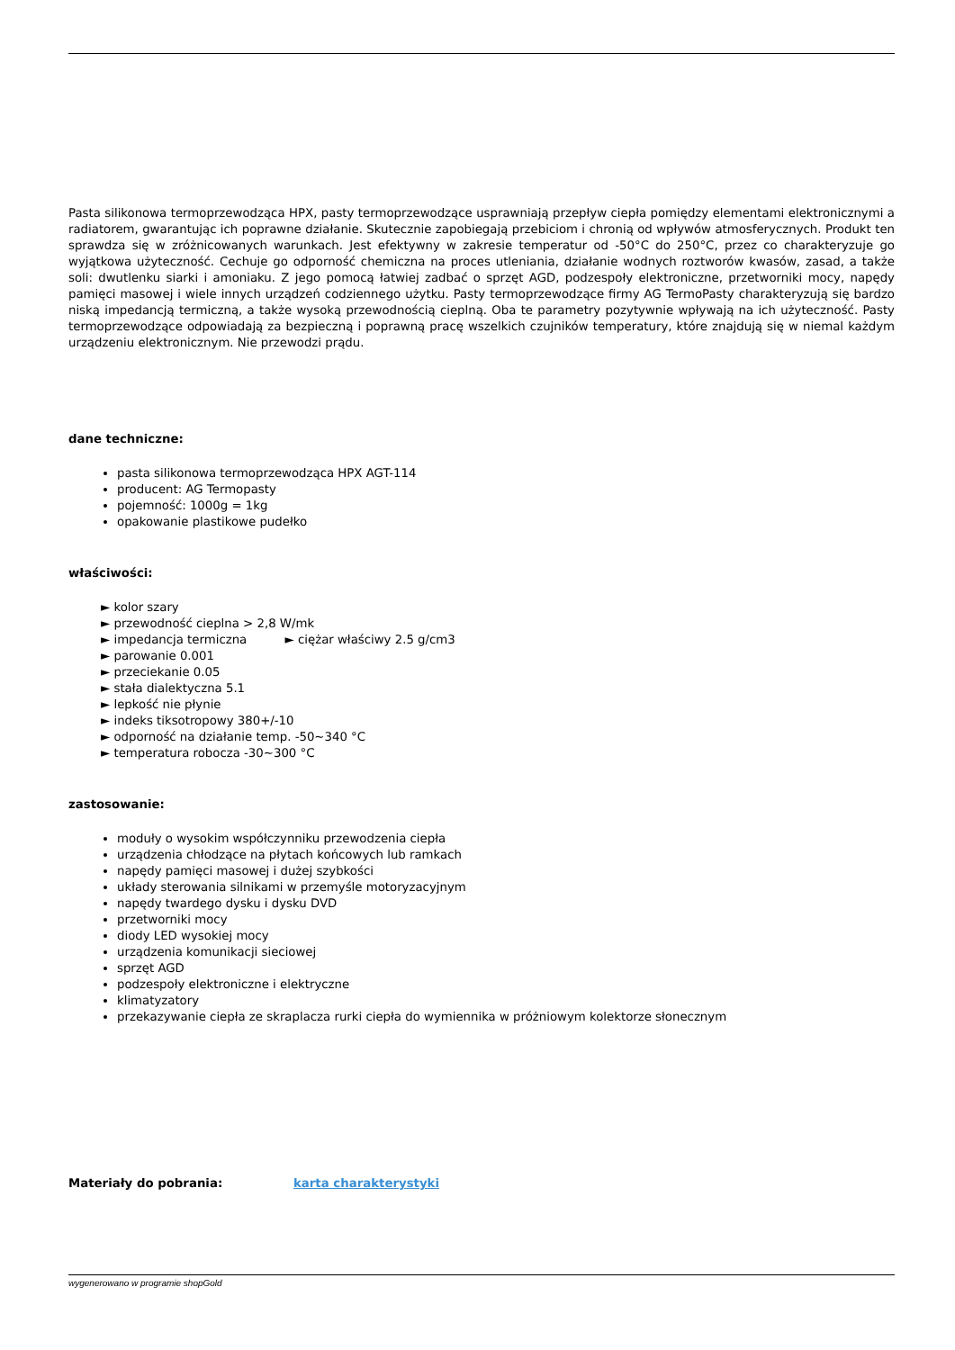Pasta silikonowa termoprzewodząca HPX, pasty termoprzewodzące usprawniają przepływ ciepła pomiędzy elementami elektronicznymi a radiatorem, gwarantując ich poprawne działanie. Skutecznie zapobiegają przebiciom i chronią od wpływów atmosferycznych. Produkt ten sprawdza się w zróżnicowanych warunkach. Jest efektywny w zakresie temperatur od -50°C do 250°C, przez co charakteryzuje go wyjątkowa użyteczność. Cechuje go odporność chemiczna na proces utleniania, działanie wodnych roztworów kwasów, zasad, a także soli: dwutlenku siarki i amoniaku. Z jego pomocą łatwiej zadbać o sprzęt AGD, podzespoły elektroniczne, przetworniki mocy, napędy pamięci masowej i wiele innych urządzeń codziennego użytku. Pasty termoprzewodzące firmy AG TermoPasty charakteryzują się bardzo niską impedancją termiczną, a także wysoką przewodnością cieplną. Oba te parametry pozytywnie wpływają na ich użyteczność. Pasty termoprzewodzące odpowiadają za bezpieczną i poprawną pracę wszelkich czujników temperatury, które znajdują się w niemal każdym urządzeniu elektronicznym. Nie przewodzi prądu.
dane techniczne:
pasta silikonowa termoprzewodząca HPX AGT-114
producent: AG Termopasty
pojemność: 1000g = 1kg
opakowanie plastikowe pudełko
właściwości:
► kolor szary
► przewodność cieplna > 2,8 W/mk
► impedancja termiczna ► ciężar właściwy 2.5 g/cm3
► parowanie 0.001
► przeciekanie 0.05
► stała dialektyczna 5.1
► lepkość nie płynie
► indeks tiksotropowy 380+/-10
► odporność na działanie temp. -50~340 °C
► temperatura robocza -30~300 °C
zastosowanie:
moduły o wysokim współczynniku przewodzenia ciepła
urządzenia chłodzące na płytach końcowych lub ramkach
napędy pamięci masowej i dużej szybkości
układy sterowania silnikami w przemyśle motoryzacyjnym
napędy twardego dysku i dysku DVD
przetworniki mocy
diody LED wysokiej mocy
urządzenia komunikacji sieciowej
sprzęt AGD
podzespoły elektroniczne i elektryczne
klimatyzatory
przekazywanie ciepła ze skraplacza rurki ciepła do wymiennika w próżniowym kolektorze słonecznym
Materiały do pobrania: karta charakterystyki
wygenerowano w programie shopGold